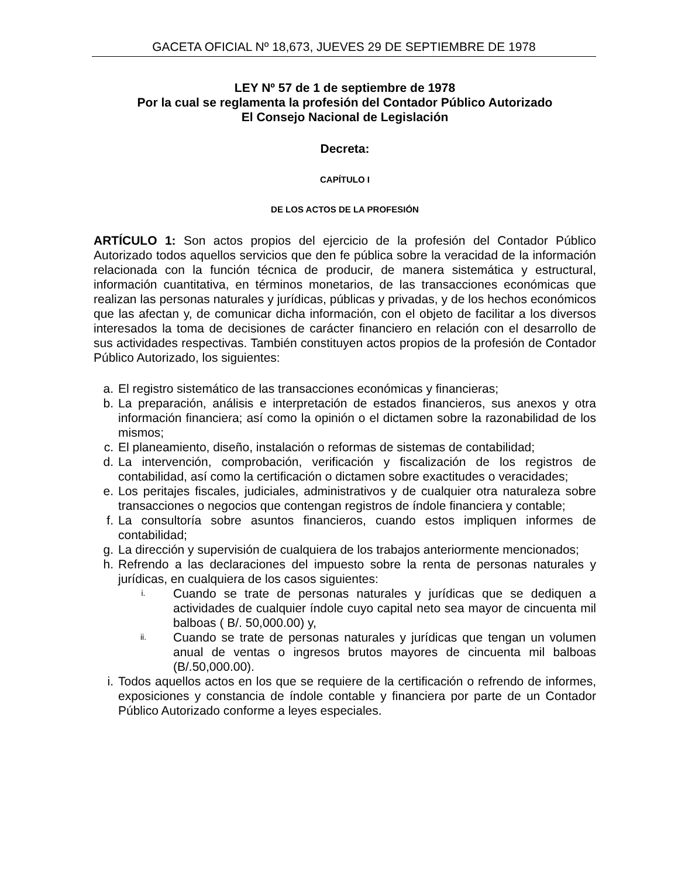GACETA OFICIAL Nº 18,673, JUEVES 29 DE SEPTIEMBRE DE 1978
LEY Nº 57 de 1 de septiembre de 1978
Por la cual se reglamenta la profesión del Contador Público Autorizado
El Consejo Nacional de Legislación
Decreta:
CAPÍTULO I
DE LOS ACTOS DE LA PROFESIÓN
ARTÍCULO 1: Son actos propios del ejercicio de la profesión del Contador Público Autorizado todos aquellos servicios que den fe pública sobre la veracidad de la información relacionada con la función técnica de producir, de manera sistemática y estructural, información cuantitativa, en términos monetarios, de las transacciones económicas que realizan las personas naturales y jurídicas, públicas y privadas, y de los hechos económicos que las afectan y, de comunicar dicha información, con el objeto de facilitar a los diversos interesados la toma de decisiones de carácter financiero en relación con el desarrollo de sus actividades respectivas. También constituyen actos propios de la profesión de Contador Público Autorizado, los siguientes:
a. El registro sistemático de las transacciones económicas y financieras;
b. La preparación, análisis e interpretación de estados financieros, sus anexos y otra información financiera; así como la opinión o el dictamen sobre la razonabilidad de los mismos;
c. El planeamiento, diseño, instalación o reformas de sistemas de contabilidad;
d. La intervención, comprobación, verificación y fiscalización de los registros de contabilidad, así como la certificación o dictamen sobre exactitudes o veracidades;
e. Los peritajes fiscales, judiciales, administrativos y de cualquier otra naturaleza sobre transacciones o negocios que contengan registros de índole financiera y contable;
f. La consultoría sobre asuntos financieros, cuando estos impliquen informes de contabilidad;
g. La dirección y supervisión de cualquiera de los trabajos anteriormente mencionados;
h. Refrendo a las declaraciones del impuesto sobre la renta de personas naturales y jurídicas, en cualquiera de los casos siguientes:
i. Cuando se trate de personas naturales y jurídicas que se dediquen a actividades de cualquier índole cuyo capital neto sea mayor de cincuenta mil balboas ( B/. 50,000.00) y,
ii. Cuando se trate de personas naturales y jurídicas que tengan un volumen anual de ventas o ingresos brutos mayores de cincuenta mil balboas (B/.50,000.00).
i. Todos aquellos actos en los que se requiere de la certificación o refrendo de informes, exposiciones y constancia de índole contable y financiera por parte de un Contador Público Autorizado conforme a leyes especiales.